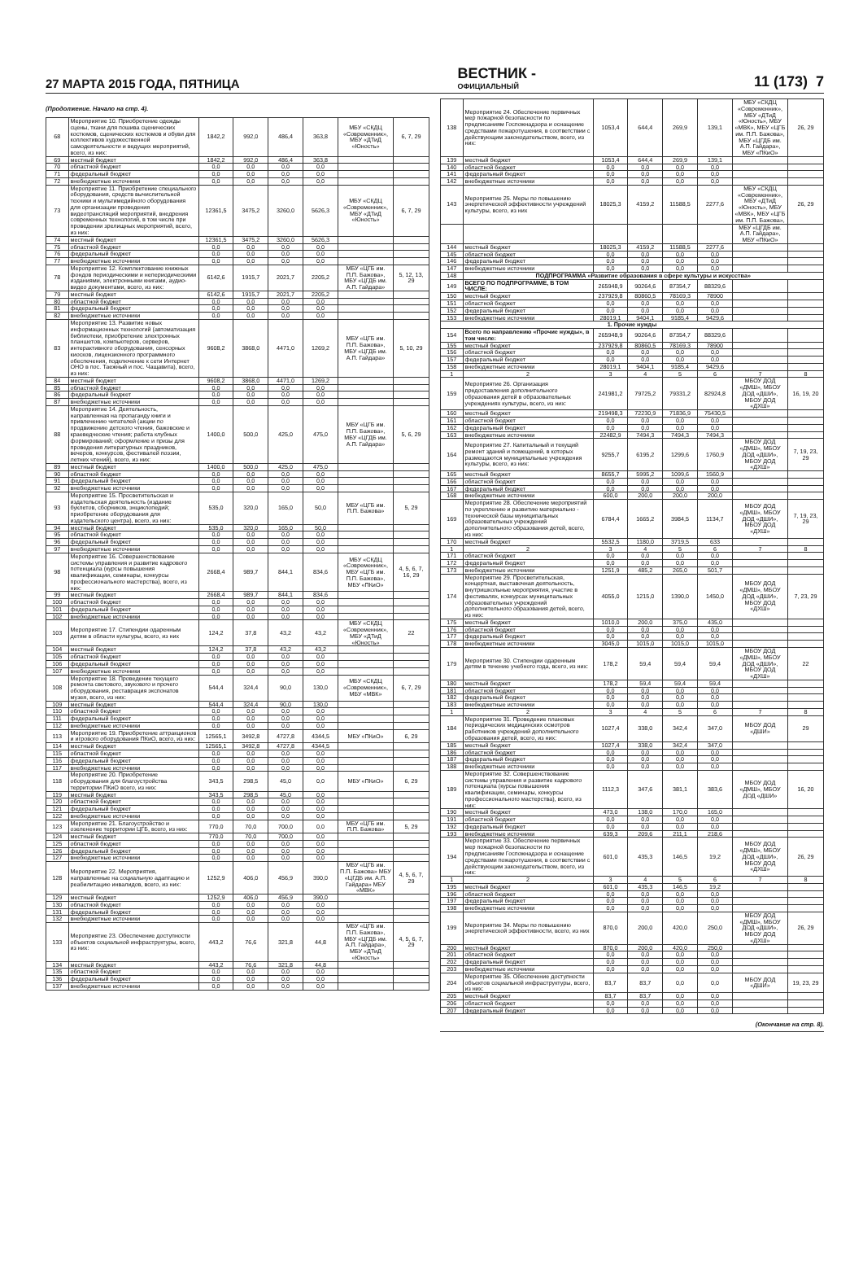27 МАРТА 2015 ГОДА, ПЯТНИЦА
ВЕСТНИК -
ОФИЦИАЛЬНЫЙ
11 (173) 7
(Продолжение. Начало на стр. 4).
| 68 | Мероприятие 10. Приобретение одежды сцены, ткани для пошива сценических костюмов, сценических костюмов и обуви для коллективов художественной самодеятельности и ведущих мероприятий, всего, из них: | 1842,2 | 992,0 | 486,4 | 363,8 | МБУ «СКДЦ «Современник», МБУ «ДТиД «Юность» | 6, 7, 29 |
| 69 | местный бюджет | 1842,2 | 992,0 | 486,4 | 363,8 | | |
| 70 | областной бюджет | 0,0 | 0,0 | 0,0 | 0,0 | | |
| 71 | федеральный бюджет | 0,0 | 0,0 | 0,0 | 0,0 | | |
| 72 | внебюджетные источники | 0,0 | 0,0 | 0,0 | 0,0 | | |
| 73 | Мероприятие 11. Приобретение специального оборудования, средств вычислительной техники и мультимедийного оборудования для организации проведения видеотрансляций мероприятий, внедрения современных технологий, в том числе при проведении зрелищных мероприятий, всего, из них: | 12361,5 | 3475,2 | 3260,0 | 5626,3 | МБУ «СКДЦ «Современник», МБУ «ДТиД «Юность» | 6, 7, 29 |
| 74 | местный бюджет | 12361,5 | 3475,2 | 3260,0 | 5626,3 | | |
| 75 | областной бюджет | 0,0 | 0,0 | 0,0 | 0,0 | | |
| 76 | федеральный бюджет | 0,0 | 0,0 | 0,0 | 0,0 | | |
| 77 | внебюджетные источники | 0,0 | 0,0 | 0,0 | 0,0 | | |
| 78 | Мероприятие 12. Комплектование книжных фондов периодическими и непериодическими изданиями, электронными книгами, аудио-видео документами, всего, из них: | 6142,6 | 1915,7 | 2021,7 | 2205,2 | МБУ «ЦГБ им. П.П. Бажова», МБУ «ЦГДБ им. А.П. Гайдара» | 5, 12, 13, 29 |
| 79 | местный бюджет | 6142,6 | 1915,7 | 2021,7 | 2205,2 | | |
| 80 | областной бюджет | 0,0 | 0,0 | 0,0 | 0,0 | | |
| 81 | федеральный бюджет | 0,0 | 0,0 | 0,0 | 0,0 | | |
| 82 | внебюджетные источники | 0,0 | 0,0 | 0,0 | 0,0 | | |
| 83 | Мероприятие 13. Развитие новых информационных технологий (автоматизация библиотеки, приобретение электронных планшетов, компьютеров, серверов, интерактивного оборудования, сенсорных киосков, лицензионного программного обеспечения, подключение к сети Интернет ОНО в пос. Таежный и пос. Чащавита), всего, из них: | 9608,2 | 3868,0 | 4471,0 | 1269,2 | МБУ «ЦГБ им. П.П. Бажова», МБУ «ЦГДБ им. А.П. Гайдара» | 5, 10, 29 |
| 84 | местный бюджет | 9608,2 | 3868,0 | 4471,0 | 1269,2 | | |
| 85 | областной бюджет | 0,0 | 0,0 | 0,0 | 0,0 | | |
| 86 | федеральный бюджет | 0,0 | 0,0 | 0,0 | 0,0 | | |
| 87 | внебюджетные источники | 0,0 | 0,0 | 0,0 | 0,0 | | |
| 88 | Мероприятие 14. Деятельность, направленная на пропаганду книги и привлечению читателей (акции по продвижению детского чтения, бажовские и краеведческие чтения; работа клубных формирований; оформление и призы для проведения литературных праздников, вечеров, конкурсов, фестивалей поэзии, летних чтений), всего, из них: | 1400,0 | 500,0 | 425,0 | 475,0 | МБУ «ЦГБ им. П.П. Бажова», МБУ «ЦГДБ им. А.П. Гайдара» | 5, 6, 29 |
| 89 | местный бюджет | 1400,0 | 500,0 | 425,0 | 475,0 | | |
| 90 | областной бюджет | 0,0 | 0,0 | 0,0 | 0,0 | | |
| 91 | федеральный бюджет | 0,0 | 0,0 | 0,0 | 0,0 | | |
| 92 | внебюджетные источники | 0,0 | 0,0 | 0,0 | 0,0 | | |
| 93 | Мероприятие 15. Просветительская и издательская деятельность (издание буклетов, сборников, энциклопедий; приобретение оборудования для издательского центра), всего, из них: | 535,0 | 320,0 | 165,0 | 50,0 | МБУ «ЦГБ им. П.П. Бажова» | 5, 29 |
| 94 | местный бюджет | 535,0 | 320,0 | 165,0 | 50,0 | | |
| 95 | областной бюджет | 0,0 | 0,0 | 0,0 | 0,0 | | |
| 96 | федеральный бюджет | 0,0 | 0,0 | 0,0 | 0,0 | | |
| 97 | внебюджетные источники | 0,0 | 0,0 | 0,0 | 0,0 | | |
| 98 | Мероприятие 16. Совершенствование системы управления и развитие кадрового потенциала (курсы повышения квалификации, семинары, конкурсы профессионального мастерства), всего, из них: | 2668,4 | 989,7 | 844,1 | 834,6 | МБУ «СКДЦ «Современник», МБУ «ЦГБ им. П.П. Бажова», МБУ «ПКиО» | 4, 5, 6, 7, 16, 29 |
| 99 | местный бюджет | 2668,4 | 989,7 | 844,1 | 834,6 | | |
| 100 | областной бюджет | 0,0 | 0,0 | 0,0 | 0,0 | | |
| 101 | федеральный бюджет | 0,0 | 0,0 | 0,0 | 0,0 | | |
| 102 | внебюджетные источники | 0,0 | 0,0 | 0,0 | 0,0 | | |
| 103 | Мероприятие 17. Стипендии одаренным детям в области культуры, всего, из них | 124,2 | 37,8 | 43,2 | 43,2 | МБУ «СКДЦ «Современник», МБУ «ДТиД «Юность» | 22 |
| 104 | местный бюджет | 124,2 | 37,8 | 43,2 | 43,2 | | |
| 105 | областной бюджет | 0,0 | 0,0 | 0,0 | 0,0 | | |
| 106 | федеральный бюджет | 0,0 | 0,0 | 0,0 | 0,0 | | |
| 107 | внебюджетные источники | 0,0 | 0,0 | 0,0 | 0,0 | | |
| 108 | Мероприятие 18. Проведение текущего ремонта светового, звукового и прочего оборудования, реставрация экспонатов музея, всего, из них: | 544,4 | 324,4 | 90,0 | 130,0 | МБУ «СКДЦ «Современник», МБУ «МВК» | 6, 7, 29 |
| 109 | местный бюджет | 544,4 | 324,4 | 90,0 | 130,0 | | |
| 110 | областной бюджет | 0,0 | 0,0 | 0,0 | 0,0 | | |
| 111 | федеральный бюджет | 0,0 | 0,0 | 0,0 | 0,0 | | |
| 112 | внебюджетные источники | 0,0 | 0,0 | 0,0 | 0,0 | | |
| 113 | Мероприятие 19. Приобретение аттракционов и игрового оборудования ПКиО, всего, из них: | 12565,1 | 3492,8 | 4727,8 | 4344,5 | МБУ «ПКиО» | 6, 29 |
| 114 | местный бюджет | 12565,1 | 3492,8 | 4727,8 | 4344,5 | | |
| 115 | областной бюджет | 0,0 | 0,0 | 0,0 | 0,0 | | |
| 116 | федеральный бюджет | 0,0 | 0,0 | 0,0 | 0,0 | | |
| 117 | внебюджетные источники | 0,0 | 0,0 | 0,0 | 0,0 | | |
| 118 | Мероприятие 20. Приобретение оборудования для благоустройства территории ПКиО всего, из них: | 343,5 | 298,5 | 45,0 | 0,0 | МБУ «ПКиО» | 6, 29 |
| 119 | местный бюджет | 343,5 | 298,5 | 45,0 | 0,0 | | |
| 120 | областной бюджет | 0,0 | 0,0 | 0,0 | 0,0 | | |
| 121 | федеральный бюджет | 0,0 | 0,0 | 0,0 | 0,0 | | |
| 122 | внебюджетные источники | 0,0 | 0,0 | 0,0 | 0,0 | | |
| 123 | Мероприятие 21. Благоустройство и озеленение территории ЦГБ, всего, из них: | 770,0 | 70,0 | 700,0 | 0,0 | МБУ «ЦГБ им. П.П. Бажова» | 5, 29 |
| 124 | местный бюджет | 770,0 | 70,0 | 700,0 | 0,0 | | |
| 125 | областной бюджет | 0,0 | 0,0 | 0,0 | 0,0 | | |
| 126 | федеральный бюджет | 0,0 | 0,0 | 0,0 | 0,0 | | |
| 127 | внебюджетные источники | 0,0 | 0,0 | 0,0 | 0,0 | | |
| 128 | Мероприятие 22. Мероприятия, направленные на социальную адаптацию и реабилитацию инвалидов, всего, из них: | 1252,9 | 406,0 | 456,9 | 390,0 | МБУ «ЦГБ им. П.П. Бажова» МБУ «ЦГДБ им. А.П. Гайдара» МБУ «МВК» | 4, 5, 6, 7, 29 |
| 129 | местный бюджет | 1252,9 | 406,0 | 456,9 | 390,0 | | |
| 130 | областной бюджет | 0,0 | 0,0 | 0,0 | 0,0 | | |
| 131 | федеральный бюджет | 0,0 | 0,0 | 0,0 | 0,0 | | |
| 132 | внебюджетные источники | 0,0 | 0,0 | 0,0 | 0,0 | | |
| 133 | Мероприятие 23. Обеспечение доступности объектов социальной инфраструктуры, всего, из них: | 443,2 | 76,6 | 321,8 | 44,8 | МБУ «ЦГБ им. П.П. Бажова», МБУ «ЦГДБ им. А.П. Гайдара», МБУ «ДТиД «Юность» | 4, 5, 6, 7, 29 |
| 134 | местный бюджет | 443,2 | 76,6 | 321,8 | 44,8 | | |
| 135 | областной бюджет | 0,0 | 0,0 | 0,0 | 0,0 | | |
| 136 | федеральный бюджет | 0,0 | 0,0 | 0,0 | 0,0 | | |
| 137 | внебюджетные источники | 0,0 | 0,0 | 0,0 | 0,0 | | |
| 138 | Мероприятие 24. Обеспечение первичных мер пожарной безопасности по предписаниям Госпожнадзора и оснащение средствами пожаротушения, в соответствии с действующим законодательством, всего, из них: | 1053,4 | 644,4 | 269,9 | 139,1 | МБУ «СКДЦ «Современник», МБУ «ДТиД «Юность», МБУ «МВК», МБУ «ЦГБ им. П.П. Бажова», МБУ «ЦГДБ им. А.П. Гайдара», МБУ «ПКиО» | 26, 29 |
| 139 | местный бюджет | 1053,4 | 644,4 | 269,9 | 139,1 | | |
| 140 | областной бюджет | 0,0 | 0,0 | 0,0 | 0,0 | | |
| 141 | федеральный бюджет | 0,0 | 0,0 | 0,0 | 0,0 | | |
| 142 | внебюджетные источники | 0,0 | 0,0 | 0,0 | 0,0 | | |
| 143 | Мероприятие 25. Меры по повышению энергетической эффективности учреждений культуры, всего, из них | 18025,3 | 4159,2 | 11588,5 | 2277,6 | МБУ «СКДЦ «Современник», МБУ «ДТиД «Юность», МБУ «МВК», МБУ «ЦГБ им. П.П. Бажова», | 26, 29 |
| | | | | | | МБУ «ЦГДБ им. А.П. Гайдара», МБУ «ПКиО» | |
| 144 | местный бюджет | 18025,3 | 4159,2 | 11588,5 | 2277,6 | | |
| 145 | областной бюджет | 0,0 | 0,0 | 0,0 | 0,0 | | |
| 146 | федеральный бюджет | 0,0 | 0,0 | 0,0 | 0,0 | | |
| 147 | внебюджетные источники | 0,0 | 0,0 | 0,0 | 0,0 | | |
| 148 | ПОДПРОГРАММА «Развитие образования в сфере культуры и искусства» | | | | | | |
| 149 | ВСЕГО ПО ПОДПРОГРАММЕ, В ТОМ ЧИСЛЕ: | 265948,9 | 90264,6 | 87354,7 | 88329,6 | | |
| 150 | местный бюджет | 237929,8 | 80860,5 | 78169,3 | 78900 | | |
| 151 | областной бюджет | 0,0 | 0,0 | 0,0 | 0,0 | | |
| 152 | федеральный бюджет | 0,0 | 0,0 | 0,0 | 0,0 | | |
| 153 | внебюджетные источники | 28019,1 | 9404,1 | 9185,4 | 9429,6 | | |
| 1. Прочие нужды | | | | | | | |
| 154 | Всего по направлению «Прочие нужды», в том числе: | 265948,9 | 90264,6 | 87354,7 | 88329,6 | | |
| 155 | местный бюджет | 237929,8 | 80860,5 | 78169,3 | 78900 | | |
| 156 | областной бюджет | 0,0 | 0,0 | 0,0 | 0,0 | | |
| 157 | федеральный бюджет | 0,0 | 0,0 | 0,0 | 0,0 | | |
| 158 | внебюджетные источники | 28019,1 | 9404,1 | 9185,4 | 9429,6 | | |
| 1 | 2 | 3 | 4 | 5 | 6 | 7 | 8 |
| 159 | Мероприятие 26. Организация предоставления дополнительного образования детей в образовательных учреждениях культуры, всего, из них: | 241981,2 | 79725,2 | 79331,2 | 82924,8 | МБОУ ДОД «ДМШ», МБОУ ДОД «ДШИ», МБОУ ДОД «ДХШ» | 16, 19, 20 |
| 160 | местный бюджет | 219498,3 | 72230,9 | 71836,9 | 75430,5 | | |
| 161 | областной бюджет | 0,0 | 0,0 | 0,0 | 0,0 | | |
| 162 | федеральный бюджет | 0,0 | 0,0 | 0,0 | 0,0 | | |
| 163 | внебюджетные источники | 22482,9 | 7494,3 | 7494,3 | 7494,3 | | |
| 164 | Мероприятие 27. Капитальный и текущий ремонт зданий и помещений, в которых размещаются муниципальные учреждения культуры, всего, из них: | 9255,7 | 6195,2 | 1299,6 | 1760,9 | МБОУ ДОД «ДМШ», МБОУ ДОД «ДШИ», МБОУ ДОД «ДХШ» | 7, 19, 23, 29 |
| 165 | местный бюджет | 8655,7 | 5995,2 | 1099,6 | 1560,9 | | |
| 166 | областной бюджет | 0,0 | 0,0 | 0,0 | 0,0 | | |
| 167 | федеральный бюджет | 0,0 | 0,0 | 0,0 | 0,0 | | |
| 168 | внебюджетные источники | 600,0 | 200,0 | 200,0 | 200,0 | | |
| 169 | Мероприятие 28. Обеспечение мероприятий по укреплению и развитию материально - технической базы муниципальных образовательных учреждений дополнительного образования детей, всего, из них: | 6784,4 | 1665,2 | 3984,5 | 1134,7 | МБОУ ДОД «ДМШ», МБОУ ДОД «ДШИ», МБОУ ДОД «ДХШ» | 7, 19, 23, 29 |
| 170 | местный бюджет | 5532,5 | 1180,0 | 3719,5 | 633 | | |
| 1 | 2 | 3 | 4 | 5 | 6 | 7 | 8 |
| 171 | областной бюджет | 0,0 | 0,0 | 0,0 | 0,0 | | |
| 172 | федеральный бюджет | 0,0 | 0,0 | 0,0 | 0,0 | | |
| 173 | внебюджетные источники | 1251,9 | 485,2 | 265,0 | 501,7 | | |
| 174 | Мероприятие 29. Просветительская, концертная, выставочная деятельность, внутришкольные мероприятия, участие в фестивалях, конкурсах муниципальных образовательных учреждений дополнительного образования детей, всего, из них: | 4055,0 | 1215,0 | 1390,0 | 1450,0 | МБОУ ДОД «ДМШ», МБОУ ДОД «ДШИ», МБОУ ДОД «ДХШ» | 7, 23, 29 |
| 175 | местный бюджет | 1010,0 | 200,0 | 375,0 | 435,0 | | |
| 176 | областной бюджет | 0,0 | 0,0 | 0,0 | 0,0 | | |
| 177 | федеральный бюджет | 0,0 | 0,0 | 0,0 | 0,0 | | |
| 178 | внебюджетные источники | 3045,0 | 1015,0 | 1015,0 | 1015,0 | | |
| 179 | Мероприятие 30. Стипендии одаренным детям в течение учебного года, всего, из них: | 178,2 | 59,4 | 59,4 | 59,4 | МБОУ ДОД «ДМШ», МБОУ ДОД «ДШИ», МБОУ ДОД «ДХШ» | 22 |
| 180 | местный бюджет | 178,2 | 59,4 | 59,4 | 59,4 | | |
| 181 | областной бюджет | 0,0 | 0,0 | 0,0 | 0,0 | | |
| 182 | федеральный бюджет | 0,0 | 0,0 | 0,0 | 0,0 | | |
| 183 | внебюджетные источники | 0,0 | 0,0 | 0,0 | 0,0 | | |
| 1 | 2 | 3 | 4 | 5 | 6 | 7 | 8 |
| 184 | Мероприятие 31. Проведение плановых периодических медицинских осмотров работников учреждений дополнительного образования детей, всего, из них: | 1027,4 | 338,0 | 342,4 | 347,0 | МБОУ ДОД «ДШИ» | 29 |
| 185 | местный бюджет | 1027,4 | 338,0 | 342,4 | 347,0 | | |
| 186 | областной бюджет | 0,0 | 0,0 | 0,0 | 0,0 | | |
| 187 | федеральный бюджет | 0,0 | 0,0 | 0,0 | 0,0 | | |
| 188 | внебюджетные источники | 0,0 | 0,0 | 0,0 | 0,0 | | |
| 189 | Мероприятие 32. Совершенствование системы управления и развитие кадрового потенциала (курсы повышения квалификации, семинары, конкурсы профессионального мастерства), всего, из них: | 1112,3 | 347,6 | 381,1 | 383,6 | МБОУ ДОД «ДМШ», МБОУ ДОД «ДШИ» | 16, 20 |
| 190 | местный бюджет | 473,0 | 138,0 | 170,0 | 165,0 | | |
| 191 | областной бюджет | 0,0 | 0,0 | 0,0 | 0,0 | | |
| 192 | федеральный бюджет | 0,0 | 0,0 | 0,0 | 0,0 | | |
| 193 | внебюджетные источники | 639,3 | 209,6 | 211,1 | 218,6 | | |
| 194 | Мероприятие 33. Обеспечение первичных мер пожарной безопасности по предписаниям Госпожнадзора и оснащение средствами пожаротушения, в соответствии с действующим законодательством, всего, из них: | 601,0 | 435,3 | 146,5 | 19,2 | МБОУ ДОД «ДМШ», МБОУ ДОД «ДШИ», МБОУ ДОД «ДХШ» | 26, 29 |
| 1 | 2 | 3 | 4 | 5 | 6 | 7 | 8 |
| 195 | местный бюджет | 601,0 | 435,3 | 146,5 | 19,2 | | |
| 196 | областной бюджет | 0,0 | 0,0 | 0,0 | 0,0 | | |
| 197 | федеральный бюджет | 0,0 | 0,0 | 0,0 | 0,0 | | |
| 198 | внебюджетные источники | 0,0 | 0,0 | 0,0 | 0,0 | | |
| 199 | Мероприятие 34. Меры по повышению энергетической эффективности, всего, из них | 870,0 | 200,0 | 420,0 | 250,0 | МБОУ ДОД «ДМШ», МБОУ ДОД «ДШИ», МБОУ ДОД «ДХШ» | 26, 29 |
| 200 | местный бюджет | 870,0 | 200,0 | 420,0 | 250,0 | | |
| 201 | областной бюджет | 0,0 | 0,0 | 0,0 | 0,0 | | |
| 202 | федеральный бюджет | 0,0 | 0,0 | 0,0 | 0,0 | | |
| 203 | внебюджетные источники | 0,0 | 0,0 | 0,0 | 0,0 | | |
| 204 | Мероприятие 35. Обеспечение доступности объектов социальной инфраструктуры, всего, из них: | 83,7 | 83,7 | 0,0 | 0,0 | МБОУ ДОД «ДШИ» | 19, 23, 29 |
| 205 | местный бюджет | 83,7 | 83,7 | 0,0 | 0,0 | | |
| 206 | областной бюджет | 0,0 | 0,0 | 0,0 | 0,0 | | |
| 207 | федеральный бюджет | 0,0 | 0,0 | 0,0 | 0,0 | | |
(Окончание на стр. 8).